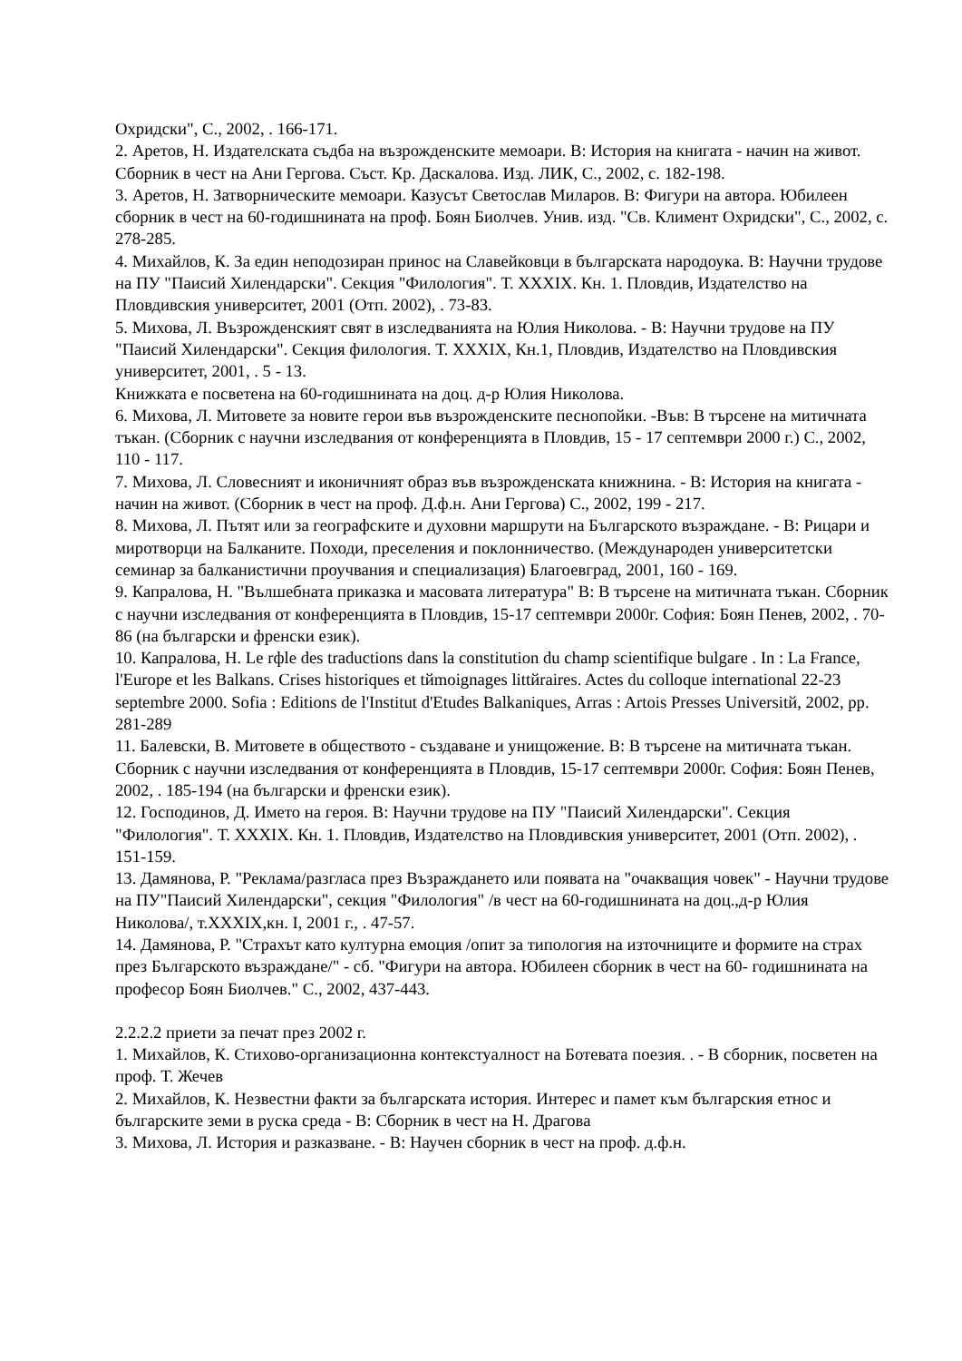Охридски", С., 2002, . 166-171.
2. Аретов, Н. Издателската съдба на възрожденските мемоари. В: История на книгата - начин на живот. Сборник в чест на Ани Гергова. Съст. Кр. Даскалова. Изд. ЛИК, С., 2002, с. 182-198.
3. Аретов, Н. Затворническите мемоари. Казусът Светослав Миларов. В: Фигури на автора. Юбилеен сборник в чест на 60-годишнината на проф. Боян Биолчев. Унив. изд. "Св. Климент Охридски", С., 2002, с. 278-285.
4. Михайлов, К. За един неподозиран принос на Славейковци в българската народоука. В: Научни трудове на ПУ "Паисий Хилендарски". Секция "Филология". Т. XXXIX. Кн. 1. Пловдив, Издателство на Пловдивския университет, 2001 (Отп. 2002), . 73-83.
5. Михова, Л. Възрожденският свят в изследванията на Юлия Николова. - В: Научни трудове на ПУ "Паисий Хилендарски". Секция филология. Т. XXXIX, Кн.1, Пловдив, Издателство на Пловдивския университет, 2001, . 5 - 13.
Книжката е посветена на 60-годишнината на доц. д-р Юлия Николова.
6. Михова, Л. Митовете за новите герои във възрожденските песнопойки. -Във: В търсене на митичната тъкан. (Сборник с научни изследвания от конференцията в Пловдив, 15 - 17 септември 2000 г.) С., 2002, 110 - 117.
7. Михова, Л. Словесният и иконичният образ във възрожденската книжнина. - В: История на книгата - начин на живот. (Сборник в чест на проф. Д.ф.н. Ани Гергова) С., 2002, 199 - 217.
8. Михова, Л. Пътят или за географските и духовни маршрути на Българското възраждане. - В: Рицари и миротворци на Балканите. Походи, преселения и поклонничество. (Международен университетски семинар за балканистични проучвания и специализация) Благоевград, 2001, 160 - 169.
9. Капралова, Н. "Вълшебната приказка и масовата литература" В: В търсене на митичната тъкан. Сборник с научни изследвания от конференцията в Пловдив, 15-17 септември 2000г. София: Боян Пенев, 2002, . 70-86 (на български и френски език).
10. Капралова, Н. Le rфle des traductions dans la constitution du champ scientifique bulgare . In : La France, l'Europe et les Balkans. Crises historiques et tйmoignages littйraires. Actes du colloque international 22-23 septembre 2000. Sofia : Editions de l'Institut d'Etudes Balkaniques, Arras : Artois Presses Universitй, 2002, pp. 281-289
11. Балевски, В. Митовете в обществото - създаване и унищожение. В: В търсене на митичната тъкан. Сборник с научни изследвания от конференцията в Пловдив, 15-17 септември 2000г. София: Боян Пенев, 2002, . 185-194 (на български и френски език).
12. Господинов, Д. Името на героя. В: Научни трудове на ПУ "Паисий Хилендарски". Секция "Филология". Т. XXXIX. Кн. 1. Пловдив, Издателство на Пловдивския университет, 2001 (Отп. 2002), . 151-159.
13. Дамянова, Р. "Реклама/разгласа през Възраждането или появата на "очакващия човек" - Научни трудове на ПУ"Паисий Хилендарски", секция "Филология" /в чест на 60-годишнината на доц.,д-р Юлия Николова/, т.XXXIX,кн. I, 2001 г., . 47-57.
14. Дамянова, Р. "Страхът като културна емоция /опит за типология на източниците и формите на страх през Българското възраждане/" - сб. "Фигури на автора. Юбилеен сборник в чест на 60- годишнината на професор Боян Биолчев." С., 2002, 437-443.
2.2.2.2 приети за печат през 2002 г.
1. Михайлов, К. Стихово-организационна контекстуалност на Ботевата поезия. . - В сборник, посветен на проф. Т. Жечев
2. Михайлов, К. Незвестни факти за българската история. Интерес и памет към българския етнос и българските земи в руска среда - В: Сборник в чест на Н. Драгова
3. Михова, Л. История и разказване. - В: Научен сборник в чест на проф. д.ф.н.